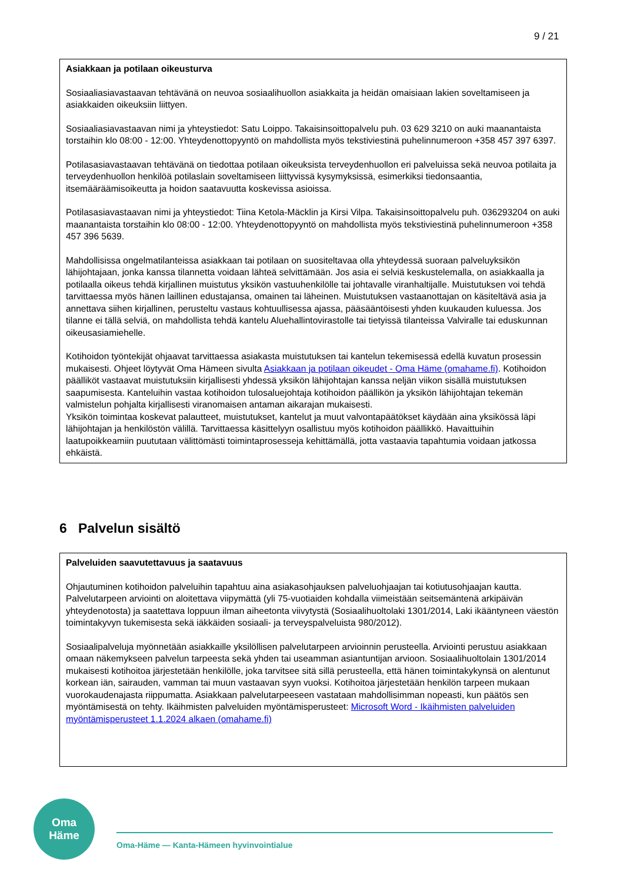9 / 21
Asiakkaan ja potilaan oikeusturva
Sosiaaliasiavastaavan tehtävänä on neuvoa sosiaalihuollon asiakkaita ja heidän omaisiaan lakien soveltamiseen ja asiakkaiden oikeuksiin liittyen.
Sosiaaliasiavastaavan nimi ja yhteystiedot: Satu Loippo. Takaisinsoittopalvelu puh. 03 629 3210 on auki maanantaista torstaihin klo 08:00 - 12:00. Yhteydenottopyyntö on mahdollista myös tekstiviestinä puhelinnumeroon +358 457 397 6397.
Potilasasiavastaavan tehtävänä on tiedottaa potilaan oikeuksista terveydenhuollon eri palveluissa sekä neuvoa potilaita ja terveydenhuollon henkilöä potilaslain soveltamiseen liittyvissä kysymyksissä, esimerkiksi tiedonsaantia, itsemääräämisoikeutta ja hoidon saatavuutta koskevissa asioissa.
Potilasasiavastaavan nimi ja yhteystiedot: Tiina Ketola-Mäcklin ja Kirsi Vilpa. Takaisinsoittopalvelu puh. 036293204 on auki maanantaista torstaihin klo 08:00 - 12:00. Yhteydenottopyyntö on mahdollista myös tekstiviestinä puhelinnumeroon +358 457 396 5639.
Mahdollisissa ongelmatilanteissa asiakkaan tai potilaan on suositeltavaa olla yhteydessä suoraan palveluyksikön lähijohtajaan, jonka kanssa tilannetta voidaan lähteä selvittämään. Jos asia ei selviä keskustelemalla, on asiakkaalla ja potilaalla oikeus tehdä kirjallinen muistutus yksikön vastuuhenkilölle tai johtavalle viranhaltijalle. Muistutuksen voi tehdä tarvittaessa myös hänen laillinen edustajansa, omainen tai läheinen. Muistutuksen vastaanottajan on käsiteltävä asia ja annettava siihen kirjallinen, perusteltu vastaus kohtuullisessa ajassa, pääsääntöisesti yhden kuukauden kuluessa. Jos tilanne ei tällä selviä, on mahdollista tehdä kantelu Aluehallintovirastolle tai tietyissä tilanteissa Valviralle tai eduskunnan oikeusasiamiehelle.
Kotihoidon työntekijät ohjaavat tarvittaessa asiakasta muistutuksen tai kantelun tekemisessä edellä kuvatun prosessin mukaisesti. Ohjeet löytyvät Oma Hämeen sivulta Asiakkaan ja potilaan oikeudet - Oma Häme (omahame.fi). Kotihoidon päälliköt vastaavat muistutuksiin kirjallisesti yhdessä yksikön lähijohtajan kanssa neljän viikon sisällä muistutuksen saapumisesta. Kanteluihin vastaa kotihoidon tulosaluejohtaja kotihoidon päällikön ja yksikön lähijohtajan tekemän valmistelun pohjalta kirjallisesti viranomaisen antaman aikarajan mukaisesti.
Yksikön toimintaa koskevat palautteet, muistutukset, kantelut ja muut valvontapäätökset käydään aina yksikössä läpi lähijohtajan ja henkilöstön välillä. Tarvittaessa käsittelyyn osallistuu myös kotihoidon päällikkö. Havaittuihin laatupoikkeamiin puututaan välittömästi toimintaprosesseja kehittämällä, jotta vastaavia tapahtumia voidaan jatkossa ehkäistä.
6 Palvelun sisältö
Palveluiden saavutettavuus ja saatavuus
Ohjautuminen kotihoidon palveluihin tapahtuu aina asiakasohjauksen palveluohjaajan tai kotiutusohjaajan kautta. Palvelutarpeen arviointi on aloitettava viipymättä (yli 75-vuotiaiden kohdalla viimeistään seitsemäntenä arkipäivän yhteydenotosta) ja saatettava loppuun ilman aiheetonta viivytystä (Sosiaalihuoltolaki 1301/2014, Laki ikääntyneen väestön toimintakyvyn tukemisesta sekä iäkkäiden sosiaali- ja terveyspalveluista 980/2012).
Sosiaalipalveluja myönnetään asiakkaille yksilöllisen palvelutarpeen arvioinnin perusteella. Arviointi perustuu asiakkaan omaan näkemykseen palvelun tarpeesta sekä yhden tai useamman asiantuntijan arvioon. Sosiaalihuoltolain 1301/2014 mukaisesti kotihoitoa järjestetään henkilölle, joka tarvitsee sitä sillä perusteella, että hänen toimintakykynsä on alentunut korkean iän, sairauden, vamman tai muun vastaavan syyn vuoksi. Kotihoitoa järjestetään henkilön tarpeen mukaan vuorokaudenajasta riippumatta. Asiakkaan palvelutarpeeseen vastataan mahdollisimman nopeasti, kun päätös sen myöntämisestä on tehty. Ikäihmisten palveluiden myöntämisperusteet: Microsoft Word - Ikäihmisten palveluiden myöntämisperusteet 1.1.2024 alkaen (omahame.fi)
Oma
Häme
Oma-Häme — Kanta-Hämeen hyvinvointialue